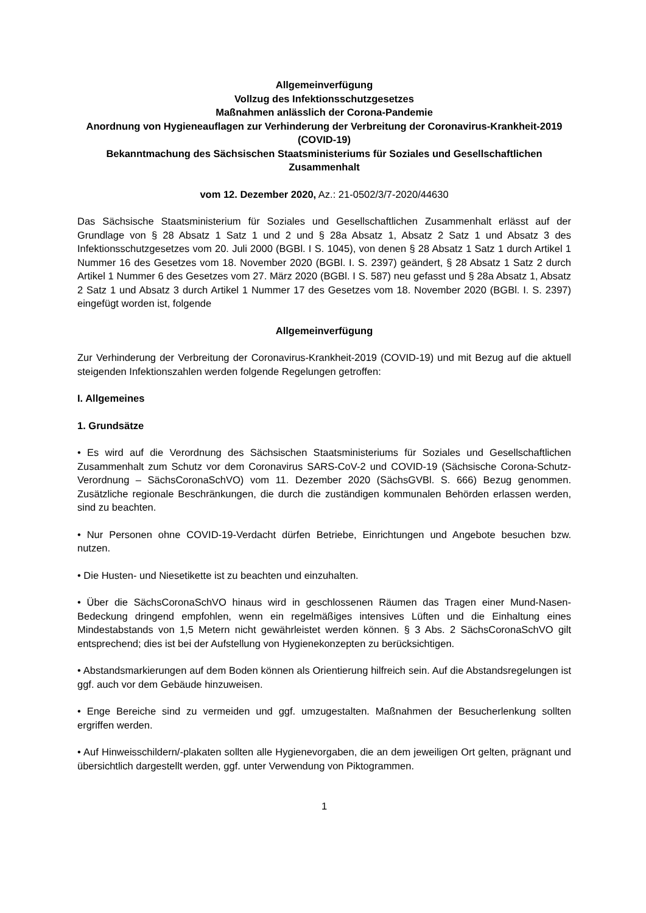Allgemeinverfügung
Vollzug des Infektionsschutzgesetzes
Maßnahmen anlässlich der Corona-Pandemie
Anordnung von Hygieneauflagen zur Verhinderung der Verbreitung der Coronavirus-Krankheit-2019 (COVID-19)
Bekanntmachung des Sächsischen Staatsministeriums für Soziales und Gesellschaftlichen Zusammenhalt
vom 12. Dezember 2020, Az.: 21-0502/3/7-2020/44630
Das Sächsische Staatsministerium für Soziales und Gesellschaftlichen Zusammenhalt erlässt auf der Grundlage von § 28 Absatz 1 Satz 1 und 2 und § 28a Absatz 1, Absatz 2 Satz 1 und Absatz 3 des Infektionsschutzgesetzes vom 20. Juli 2000 (BGBl. I S. 1045), von denen § 28 Absatz 1 Satz 1 durch Artikel 1 Nummer 16 des Gesetzes vom 18. November 2020 (BGBl. I. S. 2397) geändert, § 28 Absatz 1 Satz 2 durch Artikel 1 Nummer 6 des Gesetzes vom 27. März 2020 (BGBl. I S. 587) neu gefasst und § 28a Absatz 1, Absatz 2 Satz 1 und Absatz 3 durch Artikel 1 Nummer 17 des Gesetzes vom 18. November 2020 (BGBl. I. S. 2397) eingefügt worden ist, folgende
Allgemeinverfügung
Zur Verhinderung der Verbreitung der Coronavirus-Krankheit-2019 (COVID-19) und mit Bezug auf die aktuell steigenden Infektionszahlen werden folgende Regelungen getroffen:
I. Allgemeines
1. Grundsätze
• Es wird auf die Verordnung des Sächsischen Staatsministeriums für Soziales und Gesellschaftlichen Zusammenhalt zum Schutz vor dem Coronavirus SARS-CoV-2 und COVID-19 (Sächsische Corona-Schutz-Verordnung – SächsCoronaSchVO) vom 11. Dezember 2020 (SächsGVBl. S. 666) Bezug genommen. Zusätzliche regionale Beschränkungen, die durch die zuständigen kommunalen Behörden erlassen werden, sind zu beachten.
• Nur Personen ohne COVID-19-Verdacht dürfen Betriebe, Einrichtungen und Angebote besuchen bzw. nutzen.
• Die Husten- und Niesetikette ist zu beachten und einzuhalten.
• Über die SächsCoronaSchVO hinaus wird in geschlossenen Räumen das Tragen einer Mund-Nasen-Bedeckung dringend empfohlen, wenn ein regelmäßiges intensives Lüften und die Einhaltung eines Mindestabstands von 1,5 Metern nicht gewährleistet werden können. § 3 Abs. 2 SächsCoronaSchVO gilt entsprechend; dies ist bei der Aufstellung von Hygienekonzepten zu berücksichtigen.
• Abstandsmarkierungen auf dem Boden können als Orientierung hilfreich sein. Auf die Abstandsregelungen ist ggf. auch vor dem Gebäude hinzuweisen.
• Enge Bereiche sind zu vermeiden und ggf. umzugestalten. Maßnahmen der Besucherlenkung sollten ergriffen werden.
• Auf Hinweisschildern/-plakaten sollten alle Hygienevorgaben, die an dem jeweiligen Ort gelten, prägnant und übersichtlich dargestellt werden, ggf. unter Verwendung von Piktogrammen.
1